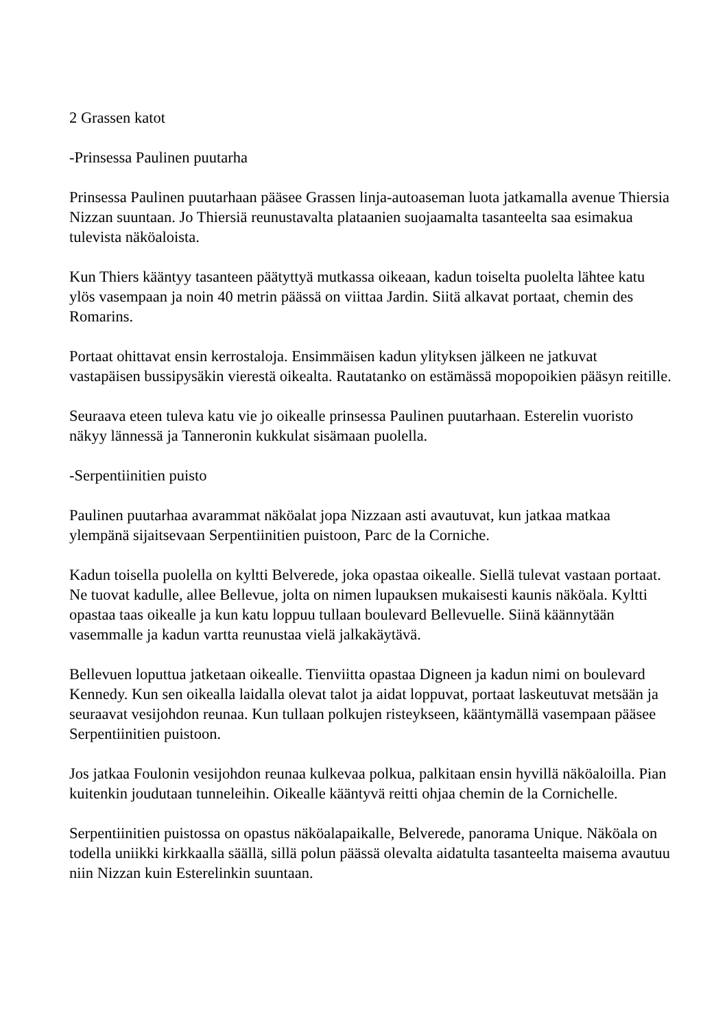2 Grassen katot
-Prinsessa Paulinen puutarha
Prinsessa Paulinen puutarhaan pääsee Grassen linja-autoaseman luota jatkamalla avenue Thiersia Nizzan suuntaan. Jo Thiersiä reunustavalta plataanien suojaamalta tasanteelta saa esimakua tulevista näköaloista.
Kun Thiers kääntyy tasanteen päätyttyä mutkassa oikeaan, kadun toiselta puolelta lähtee katu ylös vasempaan ja noin 40 metrin päässä on viittaa Jardin. Siitä alkavat portaat, chemin des Romarins.
Portaat ohittavat ensin kerrostaloja. Ensimmäisen kadun ylityksen jälkeen ne jatkuvat vastapäisen bussipysäkin vierestä oikealta. Rautatanko on estämässä mopopoikien pääsyn reitille.
Seuraava eteen tuleva katu vie jo oikealle prinsessa Paulinen puutarhaan. Esterelin vuoristo näkyy lännessä ja Tanneronin kukkulat sisämaan puolella.
-Serpentiinitien puisto
Paulinen puutarhaa avarammat näköalat jopa Nizzaan asti avautuvat, kun jatkaa matkaa ylempänä sijaitsevaan Serpentiinitien puistoon, Parc de la Corniche.
Kadun toisella puolella on kyltti Belverede, joka opastaa oikealle. Siellä tulevat vastaan portaat. Ne tuovat kadulle, allee Bellevue, jolta on nimen lupauksen mukaisesti kaunis näköala. Kyltti opastaa taas oikealle ja kun katu loppuu tullaan boulevard Bellevuelle. Siinä käännytään vasemmalle ja kadun vartta reunustaa vielä jalkakäytävä.
Bellevuen loputtua jatketaan oikealle. Tienviitta opastaa Digneen ja kadun nimi on boulevard Kennedy. Kun sen oikealla laidalla olevat talot ja aidat loppuvat, portaat laskeutuvat metsään ja seuraavat vesijohdon reunaa. Kun tullaan polkujen risteykseen, kääntymällä vasempaan pääsee Serpentiinitien puistoon.
Jos jatkaa Foulonin vesijohdon reunaa kulkevaa polkua, palkitaan ensin hyvillä näköaloilla. Pian kuitenkin joudutaan tunneleihin. Oikealle kääntyvä reitti ohjaa chemin de la Cornichelle.
Serpentiinitien puistossa on opastus näköalapaikalle, Belverede, panorama Unique. Näköala on todella uniikki kirkkaalla säällä, sillä polun päässä olevalta aidatulta tasanteelta maisema avautuu niin Nizzan kuin Esterelinkin suuntaan.